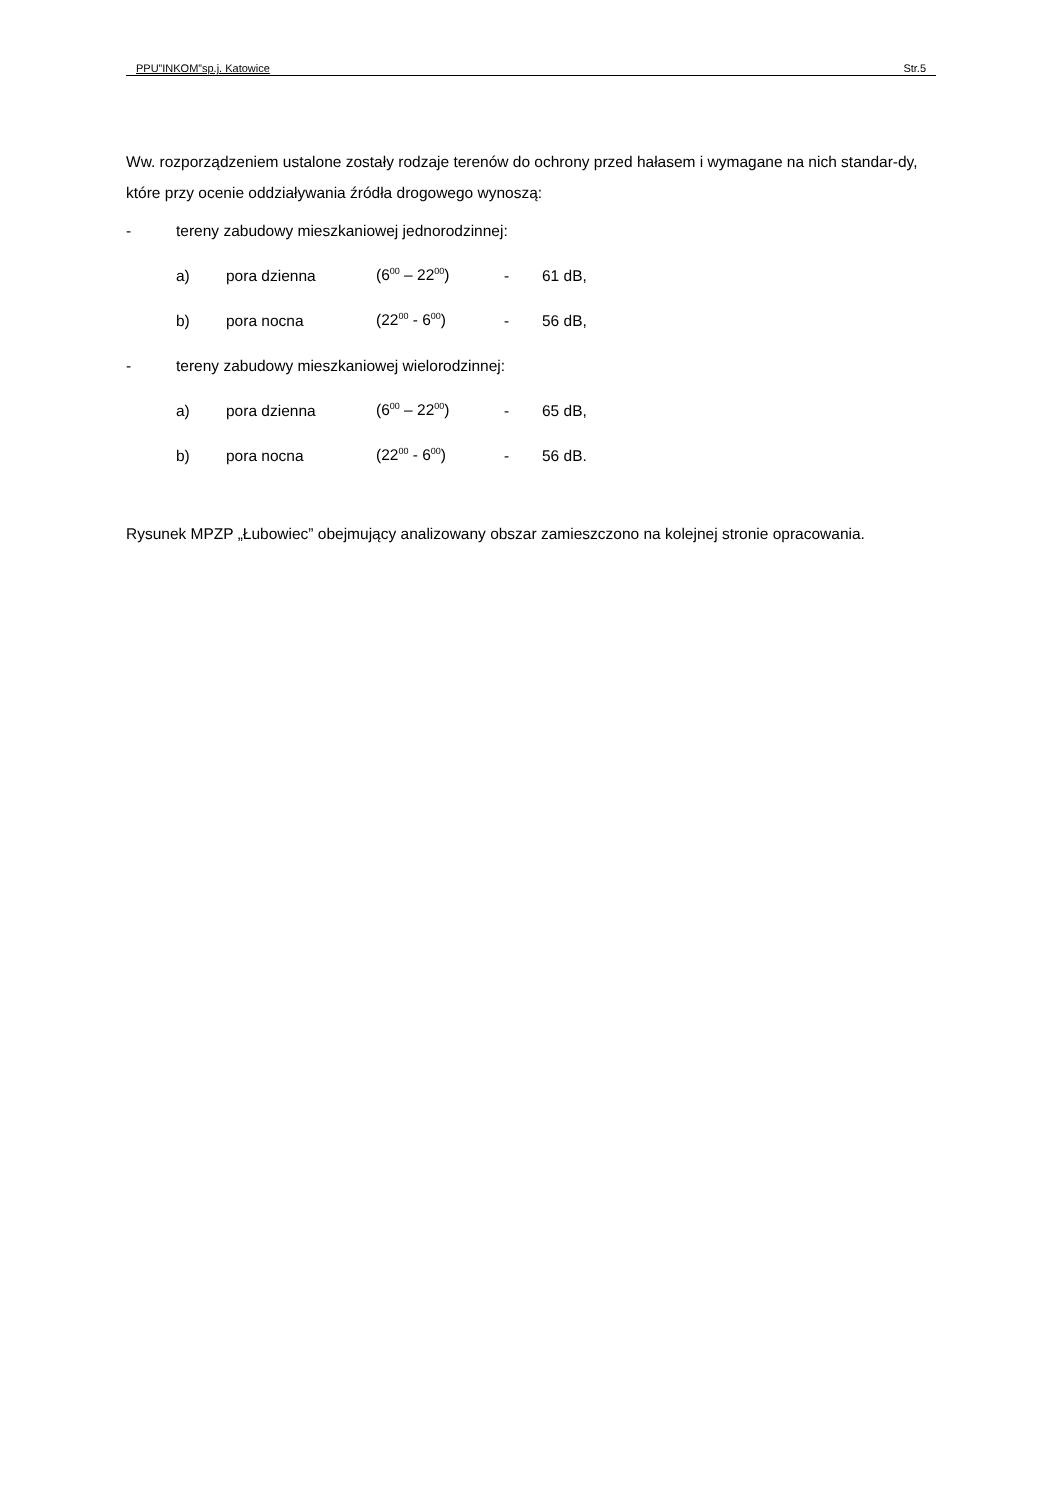PPU”INKOM”sp.j. Katowice Str.5
Ww. rozporządzeniem ustalone zostały rodzaje terenów do ochrony przed hałasem i wymagane na nich standar-dy, które przy ocenie oddziaływania źródła drogowego wynoszą:
- tereny zabudowy mieszkaniowej jednorodzinnej:
a) pora dzienna (6<sup>00</sup> – 22<sup>00</sup>) - 61 dB,
b) pora nocna (22<sup>00</sup> - 6<sup>00</sup>) - 56 dB,
- tereny zabudowy mieszkaniowej wielorodzinnej:
a) pora dzienna (6<sup>00</sup> – 22<sup>00</sup>) - 65 dB,
b) pora nocna (22<sup>00</sup> - 6<sup>00</sup>) - 56 dB.
Rysunek MPZP „Łubowiec” obejmujący analizowany obszar zamieszczono na kolejnej stronie opracowania.